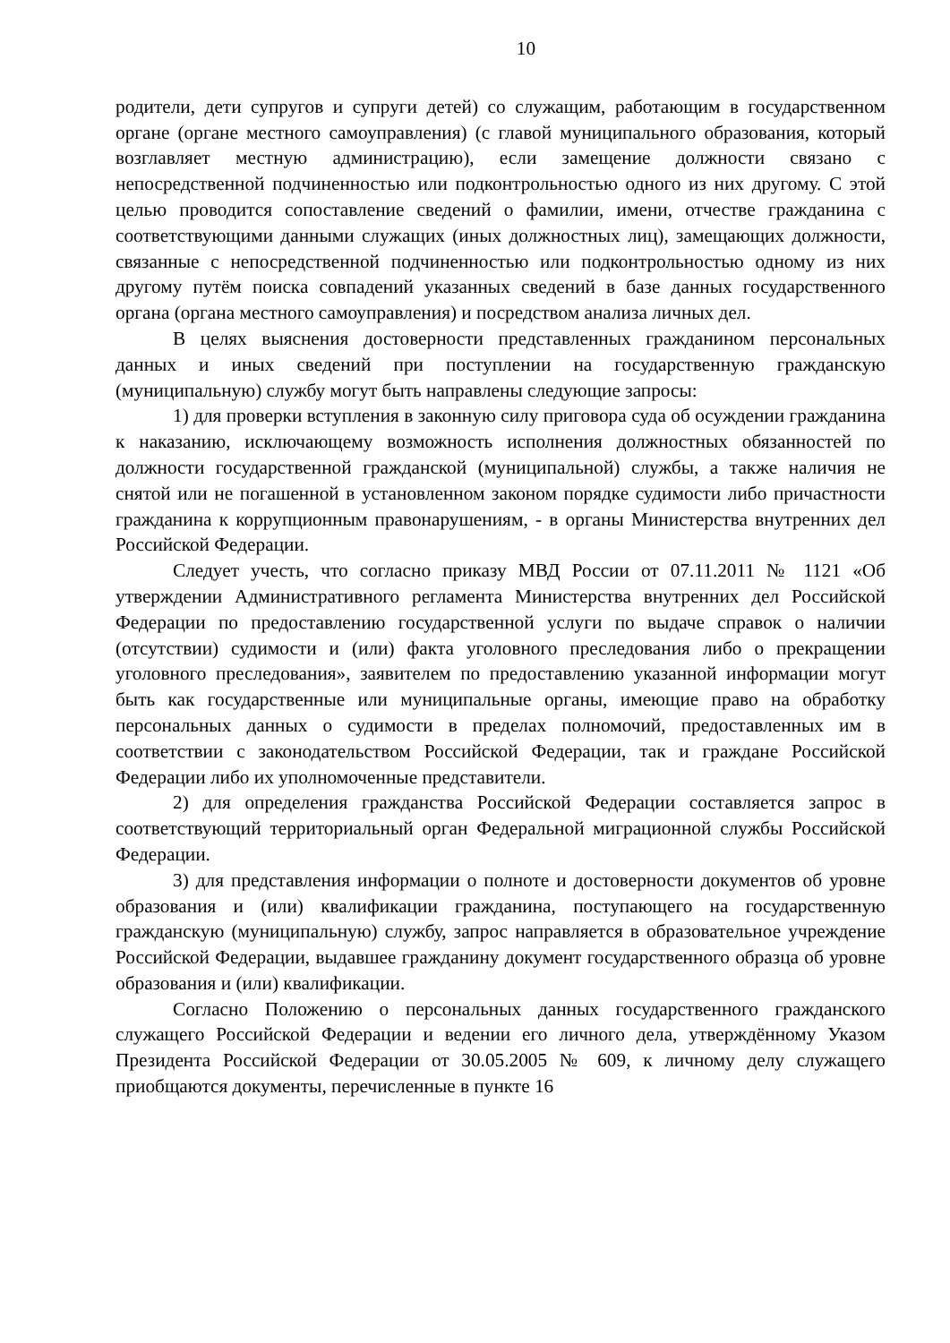10
родители, дети супругов и супруги детей) со служащим, работающим в государственном органе (органе местного самоуправления) (с главой муниципального образования, который возглавляет местную администрацию), если замещение должности связано с непосредственной подчиненностью или подконтрольностью одного из них другому. С этой целью проводится сопоставление сведений о фамилии, имени, отчестве гражданина с соответствующими данными служащих (иных должностных лиц), замещающих должности, связанные с непосредственной подчиненностью или подконтрольностью одному из них другому путём поиска совпадений указанных сведений в базе данных государственного органа (органа местного самоуправления) и посредством анализа личных дел.
В целях выяснения достоверности представленных гражданином персональных данных и иных сведений при поступлении на государственную гражданскую (муниципальную) службу могут быть направлены следующие запросы:
1) для проверки вступления в законную силу приговора суда об осуждении гражданина к наказанию, исключающему возможность исполнения должностных обязанностей по должности государственной гражданской (муниципальной) службы, а также наличия не снятой или не погашенной в установленном законом порядке судимости либо причастности гражданина к коррупционным правонарушениям, - в органы Министерства внутренних дел Российской Федерации.
Следует учесть, что согласно приказу МВД России от 07.11.2011 № 1121 «Об утверждении Административного регламента Министерства внутренних дел Российской Федерации по предоставлению государственной услуги по выдаче справок о наличии (отсутствии) судимости и (или) факта уголовного преследования либо о прекращении уголовного преследования», заявителем по предоставлению указанной информации могут быть как государственные или муниципальные органы, имеющие право на обработку персональных данных о судимости в пределах полномочий, предоставленных им в соответствии с законодательством Российской Федерации, так и граждане Российской Федерации либо их уполномоченные представители.
2) для определения гражданства Российской Федерации составляется запрос в соответствующий территориальный орган Федеральной миграционной службы Российской Федерации.
3) для представления информации о полноте и достоверности документов об уровне образования и (или) квалификации гражданина, поступающего на государственную гражданскую (муниципальную) службу, запрос направляется в образовательное учреждение Российской Федерации, выдавшее гражданину документ государственного образца об уровне образования и (или) квалификации.
Согласно Положению о персональных данных государственного гражданского служащего Российской Федерации и ведении его личного дела, утверждённому Указом Президента Российской Федерации от 30.05.2005 № 609, к личному делу служащего приобщаются документы, перечисленные в пункте 16